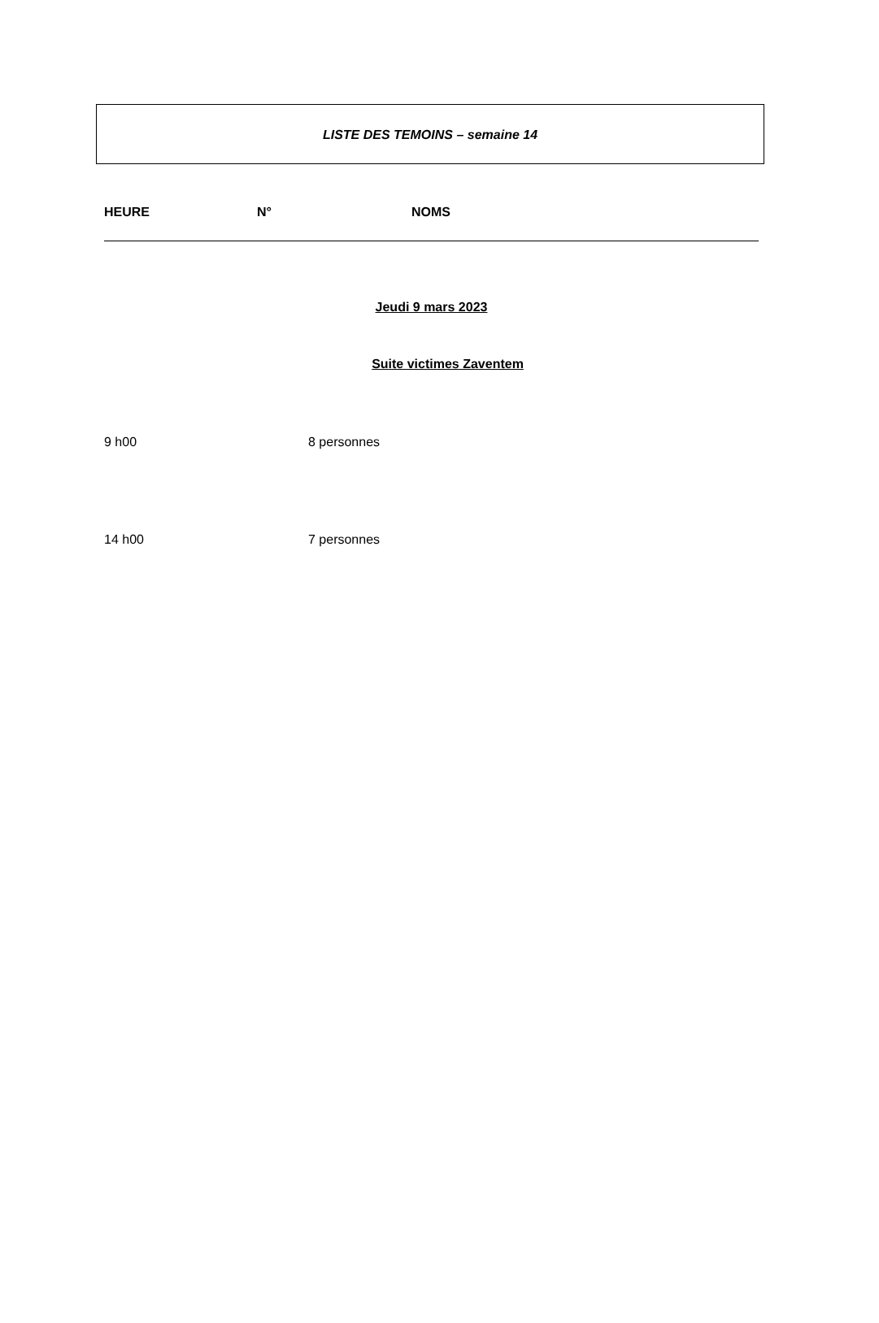LISTE DES TEMOINS – semaine 14
HEURE N° NOMS
Jeudi 9 mars 2023
Suite victimes Zaventem
9 h00 8 personnes
14 h00 7 personnes